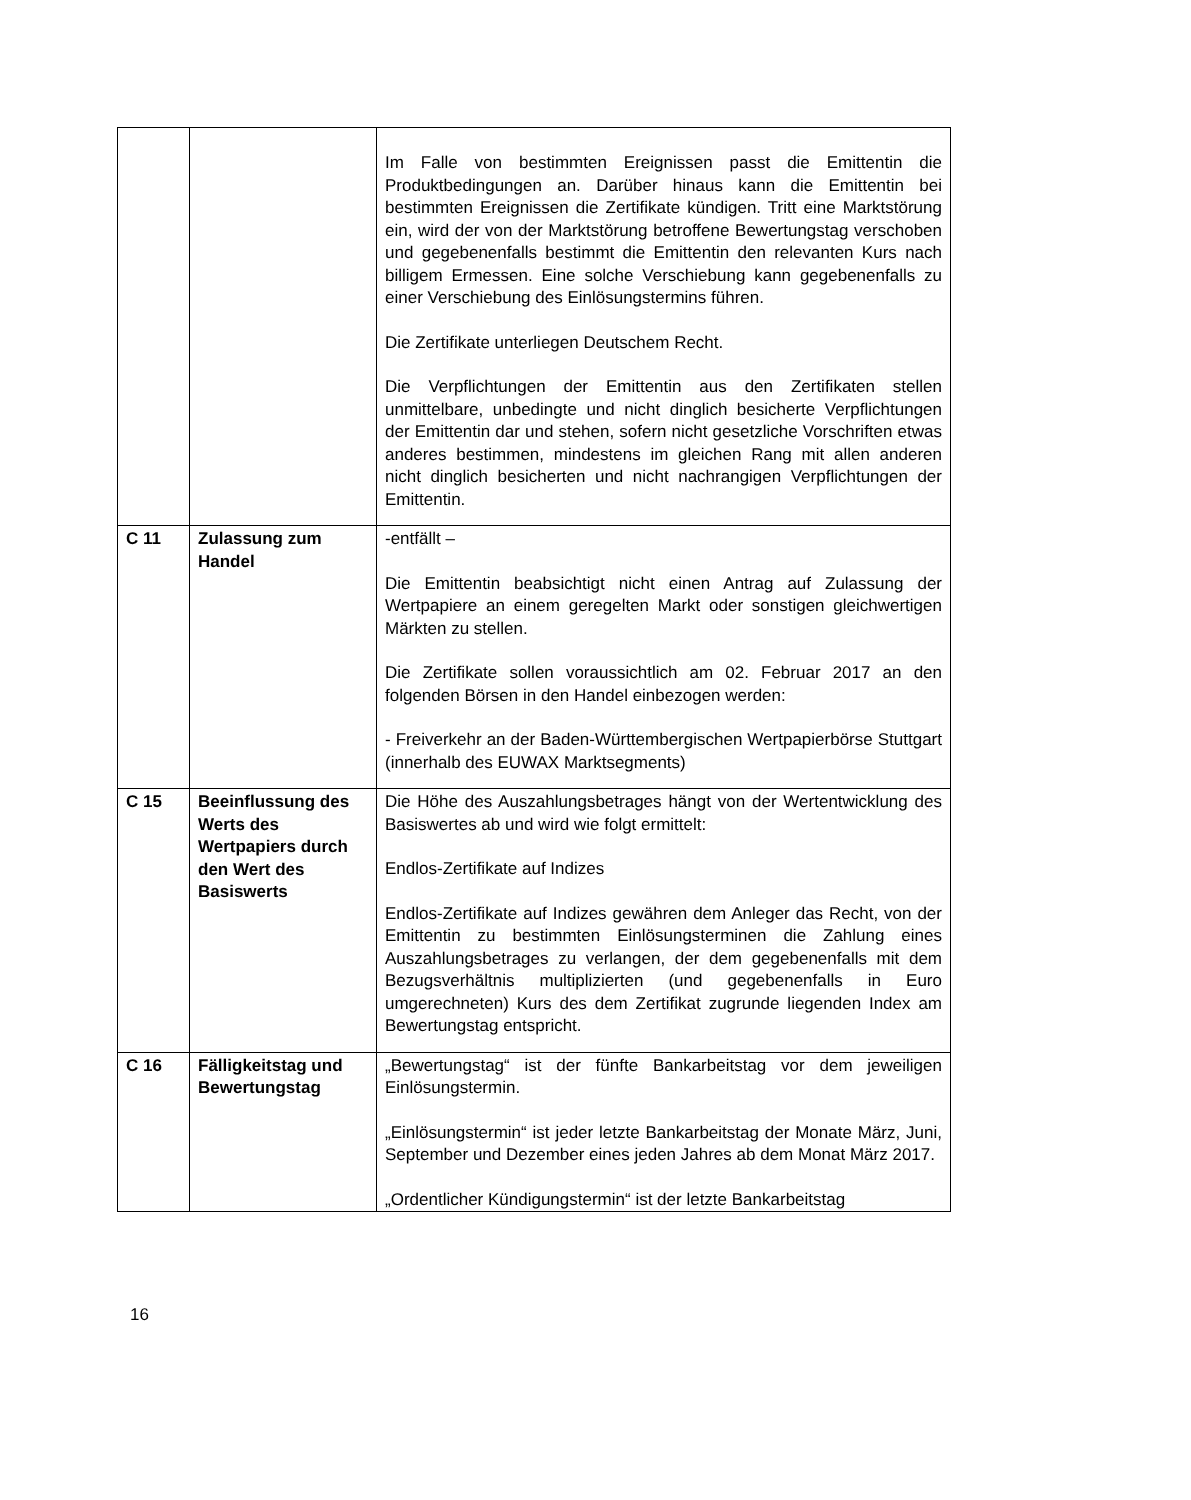| | | Im Falle von bestimmten Ereignissen passt die Emittentin die Produktbedingungen an. Darüber hinaus kann die Emittentin bei bestimmten Ereignissen die Zertifikate kündigen. Tritt eine Marktstörung ein, wird der von der Marktstörung betroffene Bewertungstag verschoben und gegebenenfalls bestimmt die Emittentin den relevanten Kurs nach billigem Ermessen. Eine solche Verschiebung kann gegebenenfalls zu einer Verschiebung des Einlösungstermins führen. Die Zertifikate unterliegen Deutschem Recht. Die Verpflichtungen der Emittentin aus den Zertifikaten stellen unmittelbare, unbedingte und nicht dinglich besicherte Verpflichtungen der Emittentin dar und stehen, sofern nicht gesetzliche Vorschriften etwas anderes bestimmen, mindestens im gleichen Rang mit allen anderen nicht dinglich besicherten und nicht nachrangigen Verpflichtungen der Emittentin. |
| C 11 | Zulassung zum Handel | -entfällt – Die Emittentin beabsichtigt nicht einen Antrag auf Zulassung der Wertpapiere an einem geregelten Markt oder sonstigen gleichwertigen Märkten zu stellen. Die Zertifikate sollen voraussichtlich am 02. Februar 2017 an den folgenden Börsen in den Handel einbezogen werden: - Freiverkehr an der Baden-Württembergischen Wertpapierbörse Stuttgart (innerhalb des EUWAX Marktsegments) |
| C 15 | Beeinflussung des Werts des Wertpapiers durch den Wert des Basiswerts | Die Höhe des Auszahlungsbetrages hängt von der Wertentwicklung des Basiswertes ab und wird wie folgt ermittelt: Endlos-Zertifikate auf Indizes Endlos-Zertifikate auf Indizes gewähren dem Anleger das Recht, von der Emittentin zu bestimmten Einlösungsterminen die Zahlung eines Auszahlungsbetrages zu verlangen, der dem gegebenenfalls mit dem Bezugsverhältnis multiplizierten (und gegebenenfalls in Euro umgerechneten) Kurs des dem Zertifikat zugrunde liegenden Index am Bewertungstag entspricht. |
| C 16 | Fälligkeitstag und Bewertungstag | „Bewertungstag“ ist der fünfte Bankarbeitstag vor dem jeweiligen Einlösungstermin. „Einlösungstermin“ ist jeder letzte Bankarbeitstag der Monate März, Juni, September und Dezember eines jeden Jahres ab dem Monat März 2017. „Ordentlicher Kündigungstermin“ ist der letzte Bankarbeitstag |
16